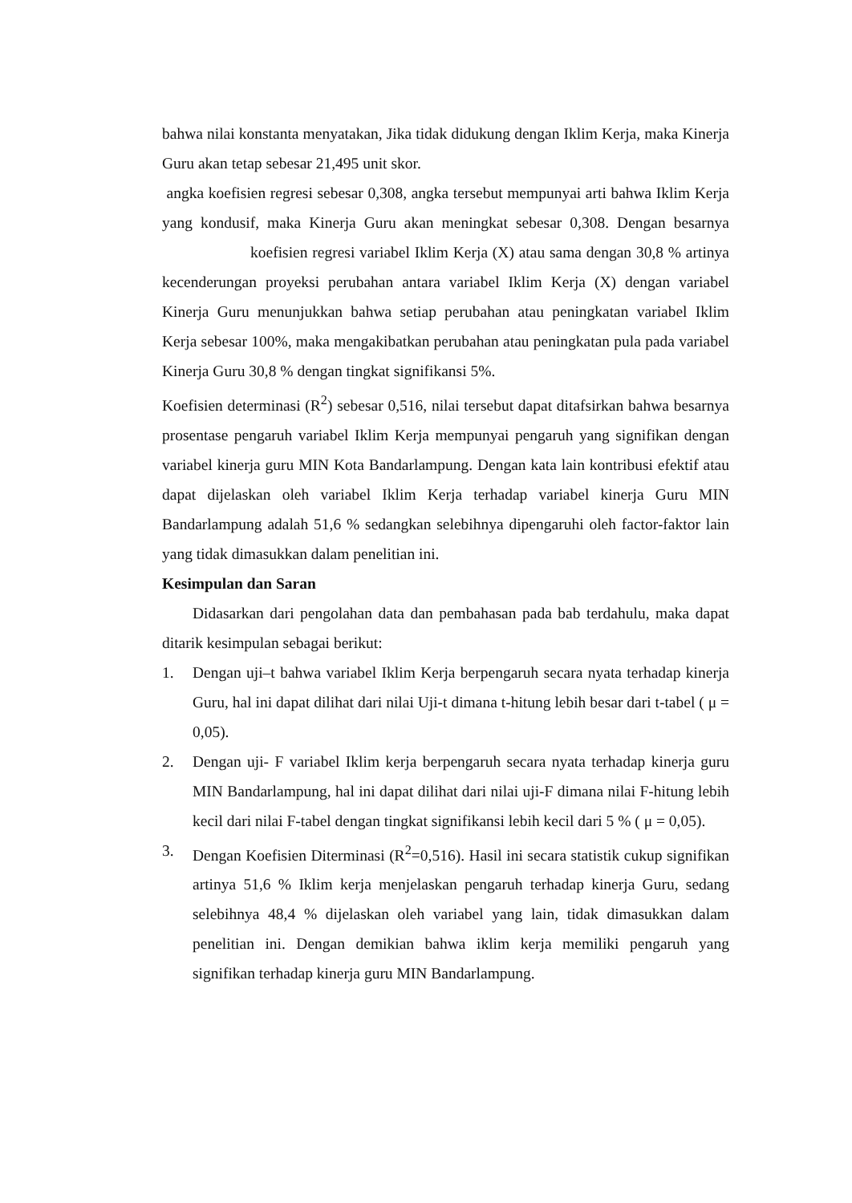bahwa nilai konstanta menyatakan, Jika tidak didukung dengan Iklim Kerja, maka Kinerja Guru akan tetap sebesar 21,495 unit skor.
angka koefisien regresi sebesar 0,308, angka tersebut mempunyai arti bahwa Iklim Kerja yang kondusif, maka Kinerja Guru akan meningkat sebesar 0,308. Dengan besarnya koefisien regresi variabel Iklim Kerja (X) atau sama dengan 30,8 % artinya kecenderungan proyeksi perubahan antara variabel Iklim Kerja (X) dengan variabel Kinerja Guru menunjukkan bahwa setiap perubahan atau peningkatan variabel Iklim Kerja sebesar 100%, maka mengakibatkan perubahan atau peningkatan pula pada variabel Kinerja Guru 30,8 % dengan tingkat signifikansi 5%.
Koefisien determinasi (R<sup>2</sup>) sebesar 0,516, nilai tersebut dapat ditafsirkan bahwa besarnya prosentase pengaruh variabel Iklim Kerja mempunyai pengaruh yang signifikan dengan variabel kinerja guru MIN Kota Bandarlampung. Dengan kata lain kontribusi efektif atau dapat dijelaskan oleh variabel Iklim Kerja terhadap variabel kinerja Guru MIN Bandarlampung adalah 51,6 % sedangkan selebihnya dipengaruhi oleh factor-faktor lain yang tidak dimasukkan dalam penelitian ini.
Kesimpulan dan Saran
Didasarkan dari pengolahan data dan pembahasan pada bab terdahulu, maka dapat ditarik kesimpulan sebagai berikut:
1. Dengan uji–t bahwa variabel Iklim Kerja berpengaruh secara nyata terhadap kinerja Guru, hal ini dapat dilihat dari nilai Uji-t dimana t-hitung lebih besar dari t-tabel ( μ = 0,05).
2. Dengan uji- F variabel Iklim kerja berpengaruh secara nyata terhadap kinerja guru MIN Bandarlampung, hal ini dapat dilihat dari nilai uji-F dimana nilai F-hitung lebih kecil dari nilai F-tabel dengan tingkat signifikansi lebih kecil dari 5 % ( μ = 0,05).
3. Dengan Koefisien Diterminasi (R<sup>2</sup>=0,516). Hasil ini secara statistik cukup signifikan artinya 51,6 % Iklim kerja menjelaskan pengaruh terhadap kinerja Guru, sedang selebihnya 48,4 % dijelaskan oleh variabel yang lain, tidak dimasukkan dalam penelitian ini. Dengan demikian bahwa iklim kerja memiliki pengaruh yang signifikan terhadap kinerja guru MIN Bandarlampung.